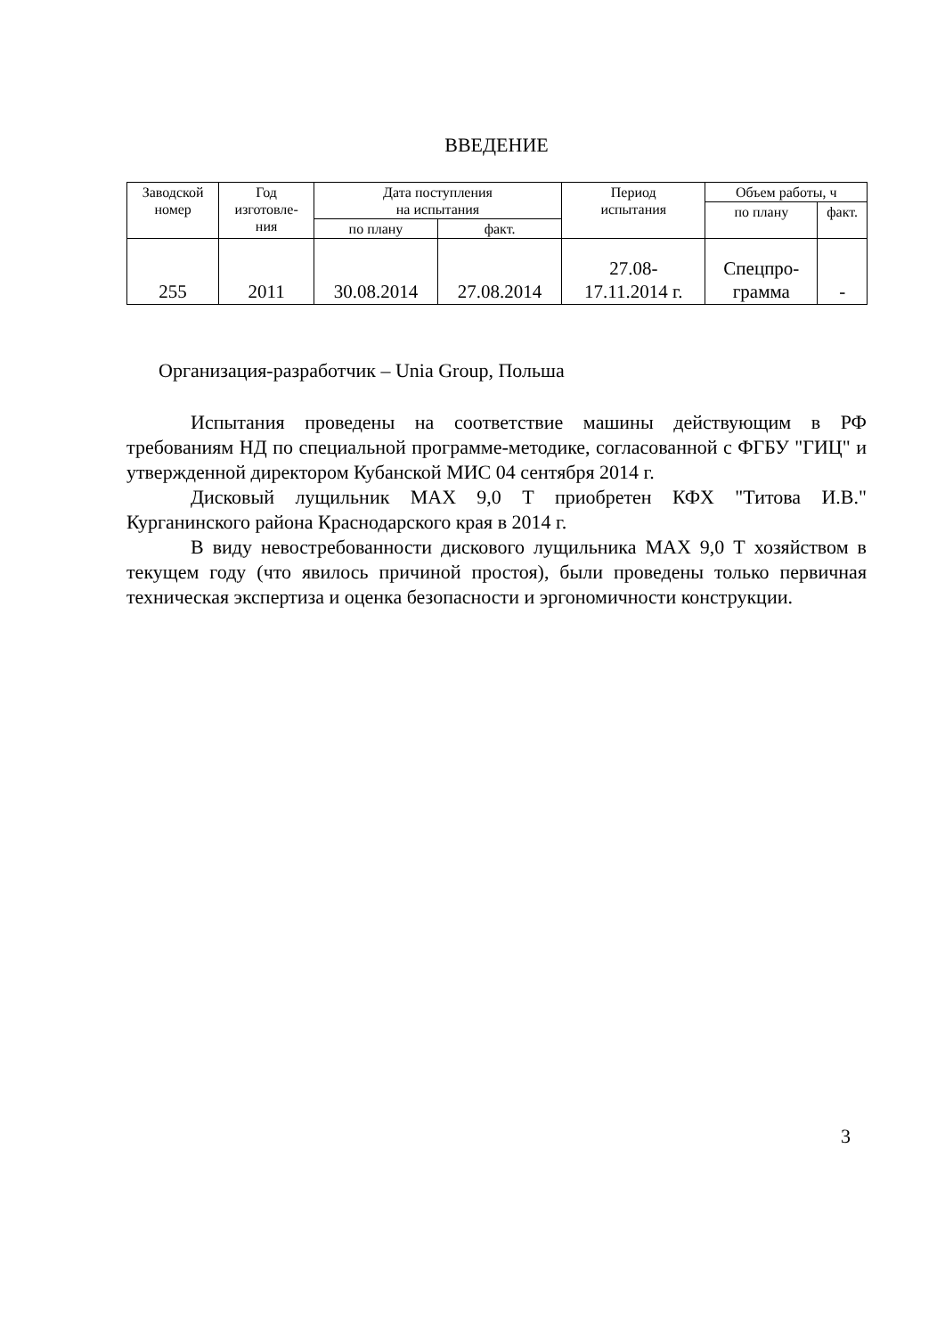ВВЕДЕНИЕ
| Заводской номер | Год изготовле- ния | Дата поступления на испытания | | Период испытания | Объем работы, ч | |
| --- | --- | --- | --- | --- | --- | --- |
| | | | | | по плану | факт. |
| | | по плану | факт. | | | |
| 255 | 2011 | 30.08.2014 | 27.08.2014 | 27.08- 17.11.2014 г. | Спецпро- грамма | - |
Организация-разработчик – Unia Group, Польша
Испытания проведены на соответствие машины действующим в РФ требованиям НД по специальной программе-методике, согласованной с ФГБУ "ГИЦ" и утвержденной директором Кубанской МИС 04 сентября 2014 г.
Дисковый лущильник МАХ 9,0 Т приобретен КФХ "Титова И.В." Курганинского района Краснодарского края в 2014 г.
В виду невостребованности дискового лущильника МАХ 9,0 Т хозяйством в текущем году (что явилось причиной простоя), были проведены только первичная техническая экспертиза и оценка безопасности и эргономичности конструкции.
3